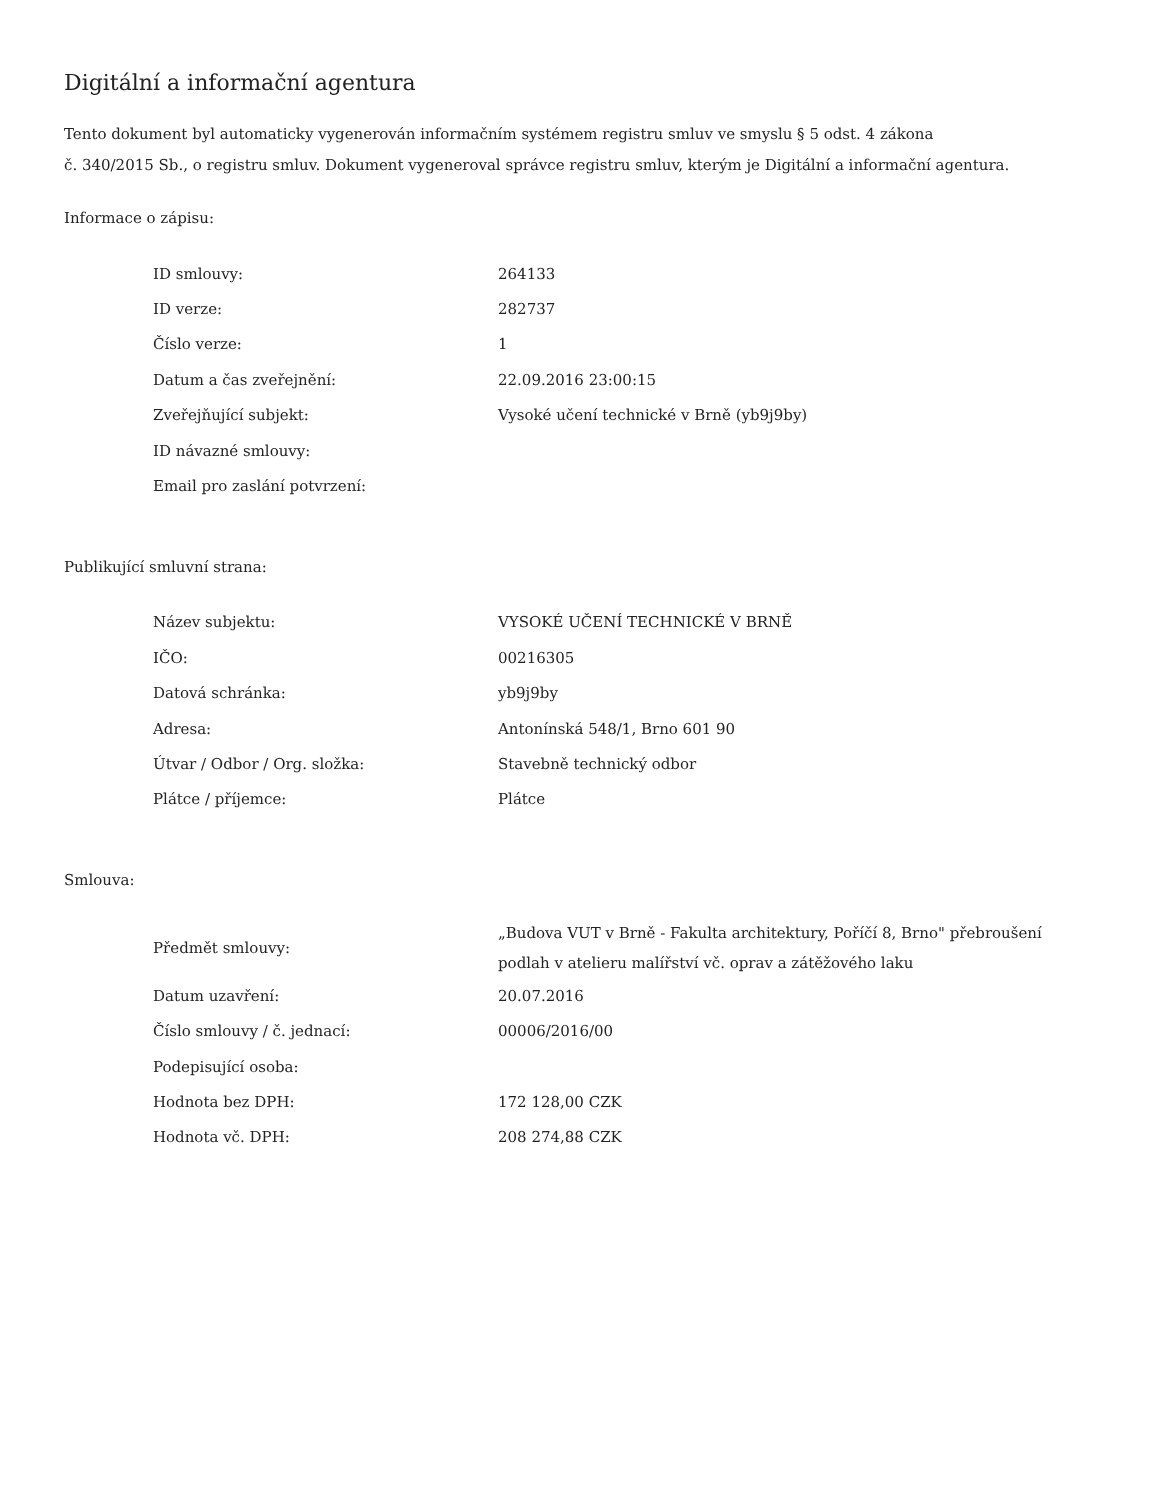Digitální a informační agentura
Tento dokument byl automaticky vygenerován informačním systémem registru smluv ve smyslu § 5 odst. 4 zákona
č. 340/2015 Sb., o registru smluv. Dokument vygeneroval správce registru smluv, kterým je Digitální a informační agentura.
Informace o zápisu:
| ID smlouvy: | 264133 |
| ID verze: | 282737 |
| Číslo verze: | 1 |
| Datum a čas zveřejnění: | 22.09.2016 23:00:15 |
| Zveřejňující subjekt: | Vysoké učení technické v Brně (yb9j9by) |
| ID návazné smlouvy: | |
| Email pro zaslání potvrzení: | |
Publikující smluvní strana:
| Název subjektu: | VYSOKÉ UČENÍ TECHNICKÉ V BRNĚ |
| IČO: | 00216305 |
| Datová schránka: | yb9j9by |
| Adresa: | Antonínská 548/1, Brno 601 90 |
| Útvar / Odbor / Org. složka: | Stavebně technický odbor |
| Plátce / příjemce: | Plátce |
Smlouva:
| Předmět smlouvy: | „Budova VUT v Brně - Fakulta architektury, Poříčí 8, Brno" přebroušení podlah v atelieru malířství vč. oprav a zátěžového laku |
| Datum uzavření: | 20.07.2016 |
| Číslo smlouvy / č. jednací: | 00006/2016/00 |
| Podepisující osoba: | |
| Hodnota bez DPH: | 172 128,00 CZK |
| Hodnota vč. DPH: | 208 274,88 CZK |